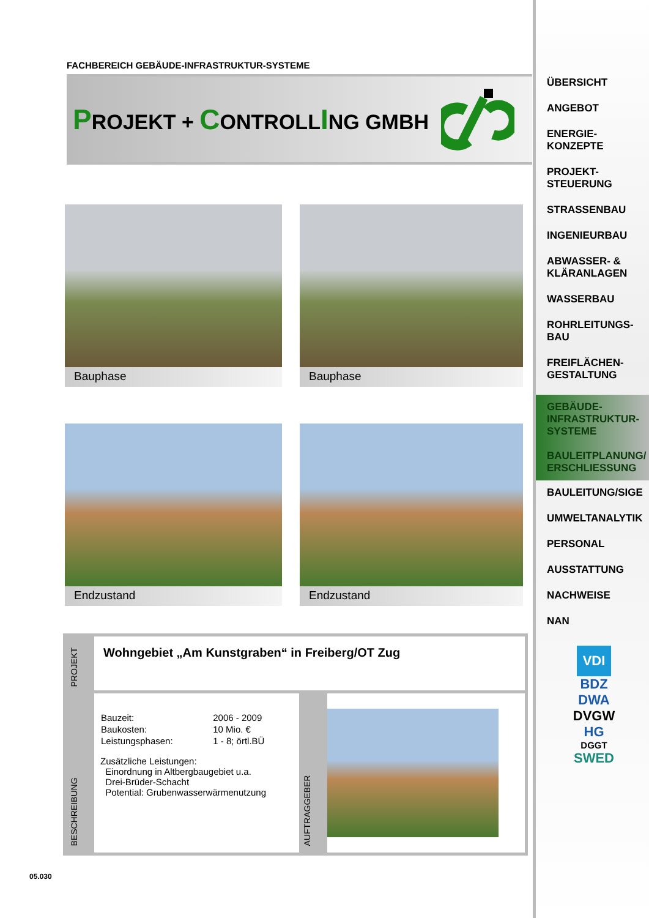FACHBEREICH GEBÄUDE-INFRASTRUKTUR-SYSTEME
PROJEKT + CONTROLLING GMBH
Bauphase
Bauphase
Endzustand
Endzustand
| PROJEKT | Wohngebiet „Am Kunstgraben“ in Freiberg/OT Zug | | |
| BESCHREIBUNG | / Bauzeit: / 2006 - 2009 / / Baukosten: / 10 Mio. € / / Leistungsphasen: / 1 - 8; örtl.BÜ / Zusätzliche Leistungen: Einordnung in Altbergbaugebiet u.a. Drei-Brüder-Schacht Potential: Grubenwasserwärmenutzung | AUFTRAGGEBER | |
05.030
ÜBERSICHT
ANGEBOT
ENERGIE-
KONZEPTE
PROJEKT-
STEUERUNG
STRASSENBAU
INGENIEURBAU
ABWASSER- &
KLÄRANLAGEN
WASSERBAU
ROHRLEITUNGS-
BAU
FREIFLÄCHEN-
GESTALTUNG
GEBÄUDE-
INFRASTRUKTUR-
SYSTEME
BAULEITPLANUNG/
ERSCHLIESSUNG
BAULEITUNG/SIGE
UMWELTANALYTIK
PERSONAL
AUSSTATTUNG
NACHWEISE
NAN
VDI
BDZ
DWA
DVGW
HG
DGGT
SWED